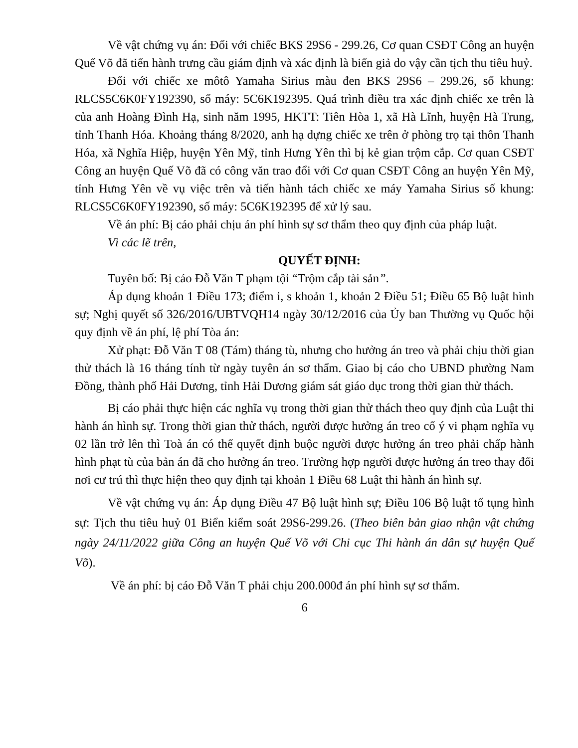Về vật chứng vụ án: Đối với chiếc BKS 29S6 - 299.26, Cơ quan CSĐT Công an huyện Quế Võ đã tiến hành trưng cầu giám định và xác định là biển giả do vậy cần tịch thu tiêu huỷ.
Đối với chiếc xe môtô Yamaha Sirius màu đen BKS 29S6 – 299.26, số khung: RLCS5C6K0FY192390, số máy: 5C6K192395. Quá trình điều tra xác định chiếc xe trên là của anh Hoàng Đình Hạ, sinh năm 1995, HKTT: Tiên Hòa 1, xã Hà Lĩnh, huyện Hà Trung, tỉnh Thanh Hóa. Khoảng tháng 8/2020, anh hạ dựng chiếc xe trên ở phòng trọ tại thôn Thanh Hóa, xã Nghĩa Hiệp, huyện Yên Mỹ, tỉnh Hưng Yên thì bị kẻ gian trộm cắp. Cơ quan CSĐT Công an huyện Quế Võ đã có công văn trao đổi với Cơ quan CSĐT Công an huyện Yên Mỹ, tỉnh Hưng Yên về vụ việc trên và tiến hành tách chiếc xe máy Yamaha Sirius số khung: RLCS5C6K0FY192390, số máy: 5C6K192395 để xử lý sau.
Về án phí: Bị cáo phải chịu án phí hình sự sơ thẩm theo quy định của pháp luật.
Vì các lẽ trên,
QUYẾT ĐỊNH:
Tuyên bố: Bị cáo Đỗ Văn T phạm tội “Trộm cắp tài sản”.
Áp dụng khoản 1 Điều 173; điểm i, s khoản 1, khoản 2 Điều 51; Điều 65 Bộ luật hình sự; Nghị quyết số 326/2016/UBTVQH14 ngày 30/12/2016 của Ủy ban Thường vụ Quốc hội quy định về án phí, lệ phí Tòa án:
Xử phạt: Đỗ Văn T 08 (Tám) tháng tù, nhưng cho hưởng án treo và phải chịu thời gian thử thách là 16 tháng tính từ ngày tuyên án sơ thẩm. Giao bị cáo cho UBND phường Nam Đồng, thành phố Hải Dương, tỉnh Hải Dương giám sát giáo dục trong thời gian thử thách.
Bị cáo phải thực hiện các nghĩa vụ trong thời gian thử thách theo quy định của Luật thi hành án hình sự. Trong thời gian thử thách, người được hưởng án treo cố ý vi phạm nghĩa vụ 02 lần trở lên thì Toà án có thể quyết định buộc người được hưởng án treo phải chấp hành hình phạt tù của bản án đã cho hưởng án treo. Trường hợp người được hưởng án treo thay đổi nơi cư trú thì thực hiện theo quy định tại khoản 1 Điều 68 Luật thi hành án hình sự.
Về vật chứng vụ án: Áp dụng Điều 47 Bộ luật hình sự; Điều 106 Bộ luật tố tụng hình sự: Tịch thu tiêu huỷ 01 Biển kiểm soát 29S6-299.26. (Theo biên bản giao nhận vật chứng ngày 24/11/2022 giữa Công an huyện Quế Võ với Chi cục Thi hành án dân sự huyện Quế Võ).
Về án phí: bị cáo Đỗ Văn T phải chịu 200.000đ án phí hình sự sơ thẩm.
6